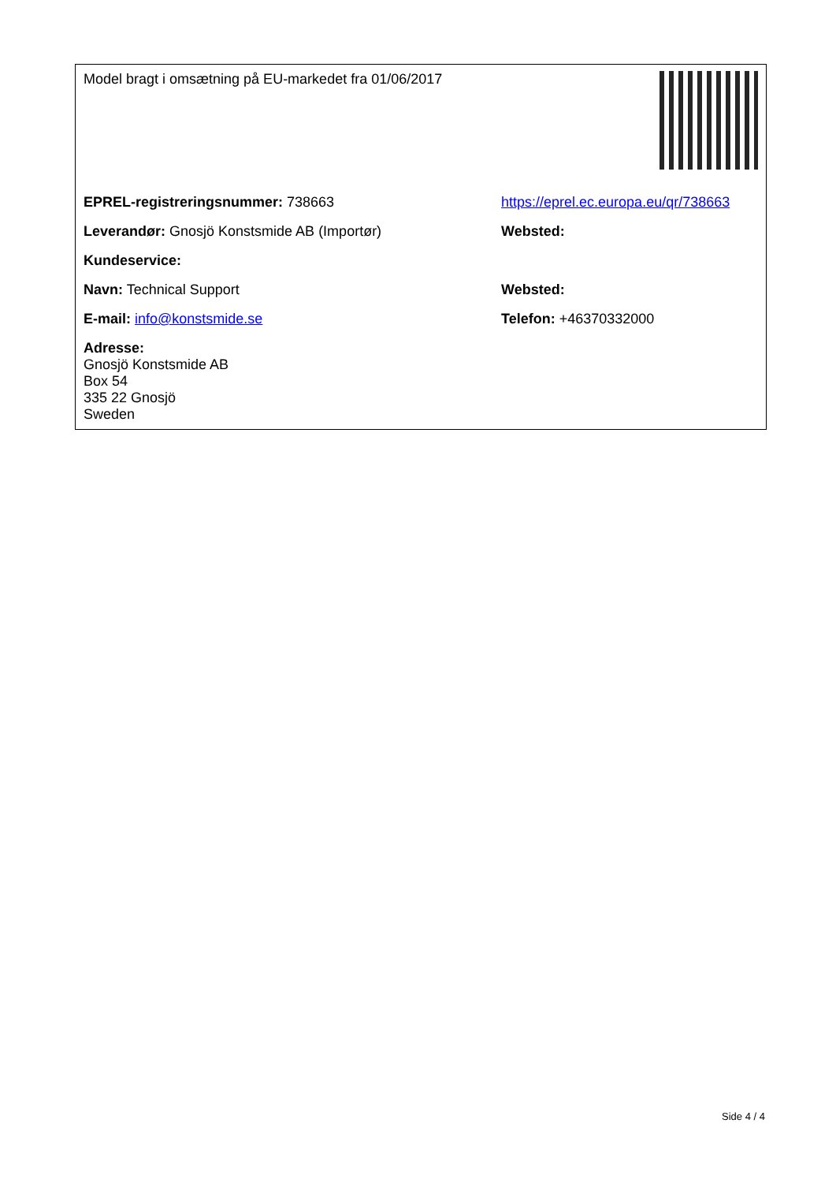| Model bragt i omsætning på EU-markedet fra 01/06/2017 | |
| EPREL-registreringsnummer: 738663 | https://eprel.ec.europa.eu/qr/738663 |
| Leverandør: Gnosjö Konstsmide AB (Importør) | Websted: |
| Kundeservice: | |
| Navn: Technical Support | Websted: |
| E-mail: info@konstsmide.se | Telefon: +46370332000 |
| Adresse: Gnosjö Konstsmide AB Box 54 335 22 Gnosjö Sweden | |
Side 4 / 4